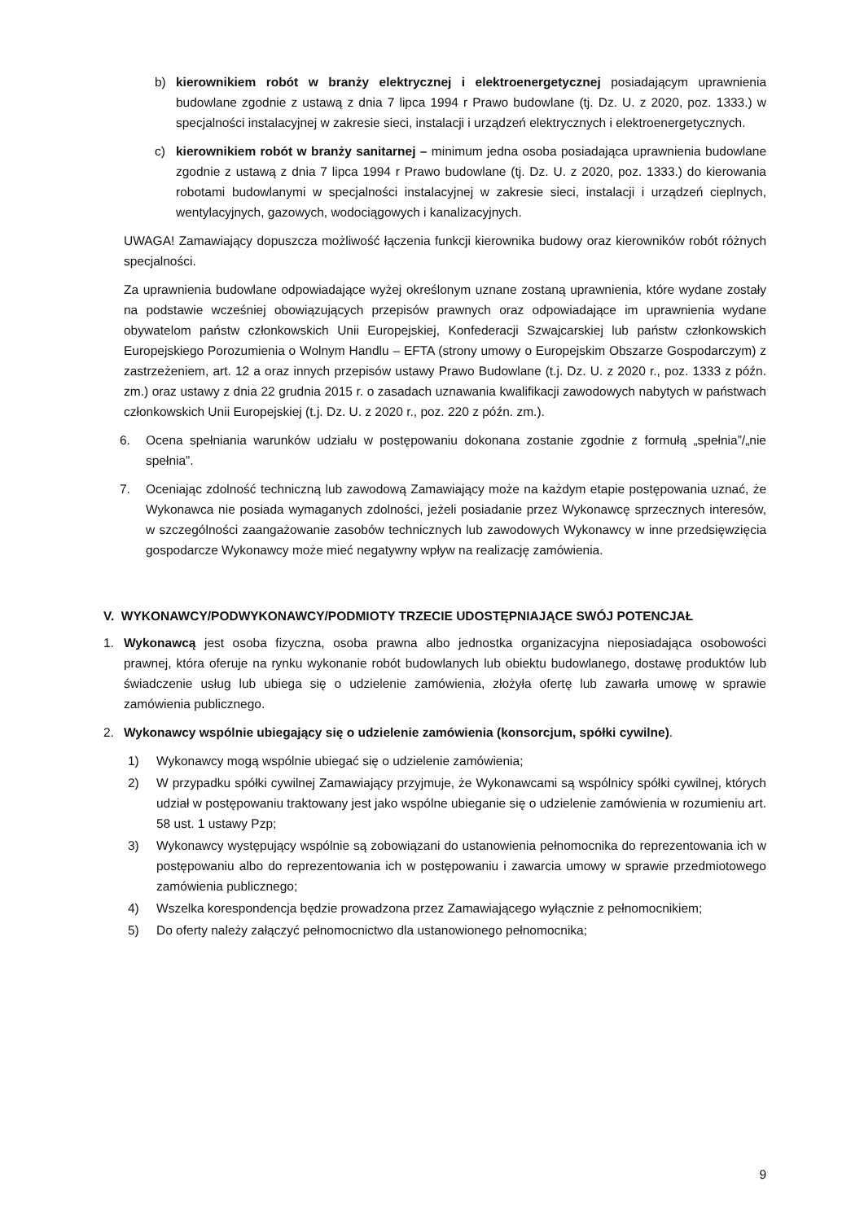b) kierownikiem robót w branży elektrycznej i elektroenergetycznej posiadającym uprawnienia budowlane zgodnie z ustawą z dnia 7 lipca 1994 r Prawo budowlane (tj. Dz. U. z 2020, poz. 1333.) w specjalności instalacyjnej w zakresie sieci, instalacji i urządzeń elektrycznych i elektroenergetycznych.
c) kierownikiem robót w branży sanitarnej – minimum jedna osoba posiadająca uprawnienia budowlane zgodnie z ustawą z dnia 7 lipca 1994 r Prawo budowlane (tj. Dz. U. z 2020, poz. 1333.) do kierowania robotami budowlanymi w specjalności instalacyjnej w zakresie sieci, instalacji i urządzeń cieplnych, wentylacyjnych, gazowych, wodociągowych i kanalizacyjnych.
UWAGA! Zamawiający dopuszcza możliwość łączenia funkcji kierownika budowy oraz kierowników robót różnych specjalności.
Za uprawnienia budowlane odpowiadające wyżej określonym uznane zostaną uprawnienia, które wydane zostały na podstawie wcześniej obowiązujących przepisów prawnych oraz odpowiadające im uprawnienia wydane obywatelom państw członkowskich Unii Europejskiej, Konfederacji Szwajcarskiej lub państw członkowskich Europejskiego Porozumienia o Wolnym Handlu – EFTA (strony umowy o Europejskim Obszarze Gospodarczym) z zastrzeżeniem, art. 12 a oraz innych przepisów ustawy Prawo Budowlane (t.j. Dz. U. z 2020 r., poz. 1333 z późn. zm.) oraz ustawy z dnia 22 grudnia 2015 r. o zasadach uznawania kwalifikacji zawodowych nabytych w państwach członkowskich Unii Europejskiej (t.j. Dz. U. z 2020 r., poz. 220 z późn. zm.).
6. Ocena spełniania warunków udziału w postępowaniu dokonana zostanie zgodnie z formułą „spełnia”/„nie spełnia”.
7. Oceniając zdolność techniczną lub zawodową Zamawiający może na każdym etapie postępowania uznać, że Wykonawca nie posiada wymaganych zdolności, jeżeli posiadanie przez Wykonawcę sprzecznych interesów, w szczególności zaangażowanie zasobów technicznych lub zawodowych Wykonawcy w inne przedsięwzięcia gospodarcze Wykonawcy może mieć negatywny wpływ na realizację zamówienia.
V. WYKONAWCY/PODWYKONAWCY/PODMIOTY TRZECIE UDOSTĘPNIAJĄCE SWÓJ POTENCJAŁ
1. Wykonawcą jest osoba fizyczna, osoba prawna albo jednostka organizacyjna nieposiadająca osobowości prawnej, która oferuje na rynku wykonanie robót budowlanych lub obiektu budowlanego, dostawę produktów lub świadczenie usług lub ubiega się o udzielenie zamówienia, złożyła ofertę lub zawarła umowę w sprawie zamówienia publicznego.
2. Wykonawcy wspólnie ubiegający się o udzielenie zamówienia (konsorcjum, spółki cywilne).
1) Wykonawcy mogą wspólnie ubiegać się o udzielenie zamówienia;
2) W przypadku spółki cywilnej Zamawiający przyjmuje, że Wykonawcami są wspólnicy spółki cywilnej, których udział w postępowaniu traktowany jest jako wspólne ubieganie się o udzielenie zamówienia w rozumieniu art. 58 ust. 1 ustawy Pzp;
3) Wykonawcy występujący wspólnie są zobowiązani do ustanowienia pełnomocnika do reprezentowania ich w postępowaniu albo do reprezentowania ich w postępowaniu i zawarcia umowy w sprawie przedmiotowego zamówienia publicznego;
4) Wszelka korespondencja będzie prowadzona przez Zamawiającego wyłącznie z pełnomocnikiem;
5) Do oferty należy załączyć pełnomocnictwo dla ustanowionego pełnomocnika;
9